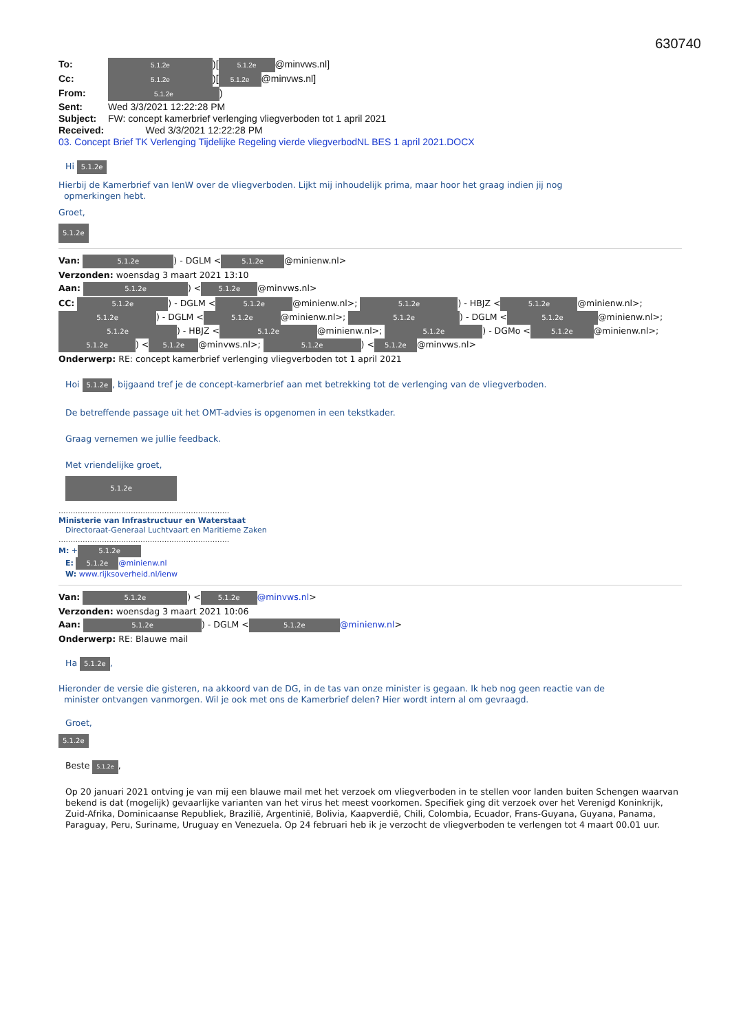630740
To: 5.1.2e)[5.1.2e @minvws.nl]
Cc: 5.1.2e)[5.1.2e @minvws.nl]
From: 5.1.2e)
Sent: Wed 3/3/2021 12:22:28 PM
Subject: FW: concept kamerbrief verlenging vliegverboden tot 1 april 2021
Received: Wed 3/3/2021 12:22:28 PM
03. Concept Brief TK Verlenging Tijdelijke Regeling vierde vliegverbodNL BES 1 april 2021.DOCX
Hi 5.1.2e
Hierbij de Kamerbrief van IenW over de vliegverboden. Lijkt mij inhoudelijk prima, maar hoor het graag indien jij nog
opmerkingen hebt.
Groet,
5.1.2e
Van: 5.1.2e) - DGLM < 5.1.2e @minienw.nl>
Verzonden: woensdag 3 maart 2021 13:10
Aan: 5.1.2e) < 5.1.2e @minvws.nl>
CC: 5.1.2e) - DGLM < 5.1.2e @minienw.nl>; 5.1.2e) - HBJZ < 5.1.2e @minienw.nl>; 5.1.2e) - DGLM < 5.1.2e @minienw.nl>; 5.1.2e) - DGLM < 5.1.2e @minienw.nl>; 5.1.2e) - HBJZ < 5.1.2e @minienw.nl>; 5.1.2e) - DGMo < 5.1.2e @minienw.nl>; 5.1.2e) < 5.1.2e @minvws.nl>; 5.1.2e) < 5.1.2e @minvws.nl>
Onderwerp: RE: concept kamerbrief verlenging vliegverboden tot 1 april 2021
Hoi 5.1.2e, bijgaand tref je de concept-kamerbrief aan met betrekking tot de verlenging van de vliegverboden.
De betreffende passage uit het OMT-advies is opgenomen in een tekstkader.
Graag vernemen we jullie feedback.
Met vriendelijke groet,
5.1.2e
.......................................................................
Ministerie van Infrastructuur en Waterstaat
Directoraat-Generaal Luchtvaart en Maritieme Zaken
.......................................................................
M: + 5.1.2e
E: 5.1.2e @minienw.nl
W: www.rijksoverheid.nl/ienw
Van: 5.1.2e) < 5.1.2e @minvws.nl>
Verzonden: woensdag 3 maart 2021 10:06
Aan: 5.1.2e) - DGLM < 5.1.2e @minienw.nl>
Onderwerp: RE: Blauwe mail
Ha 5.1.2e,
Hieronder de versie die gisteren, na akkoord van de DG, in de tas van onze minister is gegaan. Ik heb nog geen reactie van de
minister ontvangen vanmorgen. Wil je ook met ons de Kamerbrief delen? Hier wordt intern al om gevraagd.
Groet,
5.1.2e
Beste 5.1.2e,
Op 20 januari 2021 ontving je van mij een blauwe mail met het verzoek om vliegverboden in te stellen voor landen buiten Schengen waarvan bekend is dat (mogelijk) gevaarlijke varianten van het virus het meest voorkomen. Specifiek ging dit verzoek over het Verenigd Koninkrijk, Zuid-Afrika, Dominicaanse Republiek, Brazilië, Argentinië, Bolivia, Kaapverdië, Chili, Colombia, Ecuador, Frans-Guyana, Guyana, Panama, Paraguay, Peru, Suriname, Uruguay en Venezuela. Op 24 februari heb ik je verzocht de vliegverboden te verlengen tot 4 maart 00.01 uur.